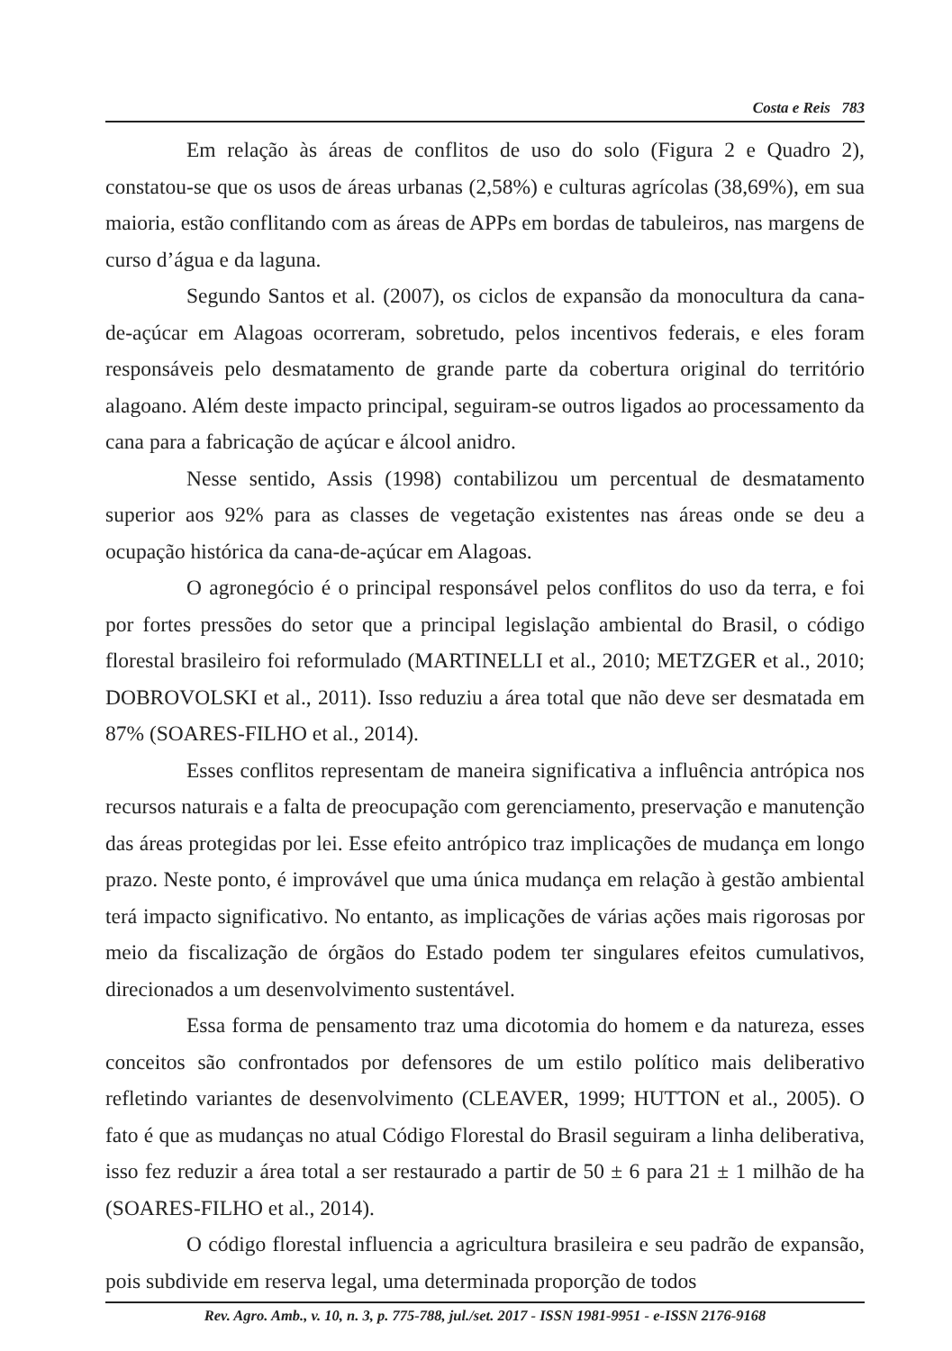Costa e Reis 783
Em relação às áreas de conflitos de uso do solo (Figura 2 e Quadro 2), constatou-se que os usos de áreas urbanas (2,58%) e culturas agrícolas (38,69%), em sua maioria, estão conflitando com as áreas de APPs em bordas de tabuleiros, nas margens de curso d’água e da laguna.
Segundo Santos et al. (2007), os ciclos de expansão da monocultura da cana-de-açúcar em Alagoas ocorreram, sobretudo, pelos incentivos federais, e eles foram responsáveis pelo desmatamento de grande parte da cobertura original do território alagoano. Além deste impacto principal, seguiram-se outros ligados ao processamento da cana para a fabricação de açúcar e álcool anidro.
Nesse sentido, Assis (1998) contabilizou um percentual de desmatamento superior aos 92% para as classes de vegetação existentes nas áreas onde se deu a ocupação histórica da cana-de-açúcar em Alagoas.
O agronegócio é o principal responsável pelos conflitos do uso da terra, e foi por fortes pressões do setor que a principal legislação ambiental do Brasil, o código florestal brasileiro foi reformulado (MARTINELLI et al., 2010; METZGER et al., 2010; DOBROVOLSKI et al., 2011). Isso reduziu a área total que não deve ser desmatada em 87% (SOARES-FILHO et al., 2014).
Esses conflitos representam de maneira significativa a influência antrópica nos recursos naturais e a falta de preocupação com gerenciamento, preservação e manutenção das áreas protegidas por lei. Esse efeito antrópico traz implicações de mudança em longo prazo. Neste ponto, é improvável que uma única mudança em relação à gestão ambiental terá impacto significativo. No entanto, as implicações de várias ações mais rigorosas por meio da fiscalização de órgãos do Estado podem ter singulares efeitos cumulativos, direcionados a um desenvolvimento sustentável.
Essa forma de pensamento traz uma dicotomia do homem e da natureza, esses conceitos são confrontados por defensores de um estilo político mais deliberativo refletindo variantes de desenvolvimento (CLEAVER, 1999; HUTTON et al., 2005). O fato é que as mudanças no atual Código Florestal do Brasil seguiram a linha deliberativa, isso fez reduzir a área total a ser restaurado a partir de 50 ± 6 para 21 ± 1 milhão de ha (SOARES-FILHO et al., 2014).
O código florestal influencia a agricultura brasileira e seu padrão de expansão, pois subdivide em reserva legal, uma determinada proporção de todos
Rev. Agro. Amb., v. 10, n. 3, p. 775-788, jul./set. 2017 - ISSN 1981-9951 - e-ISSN 2176-9168